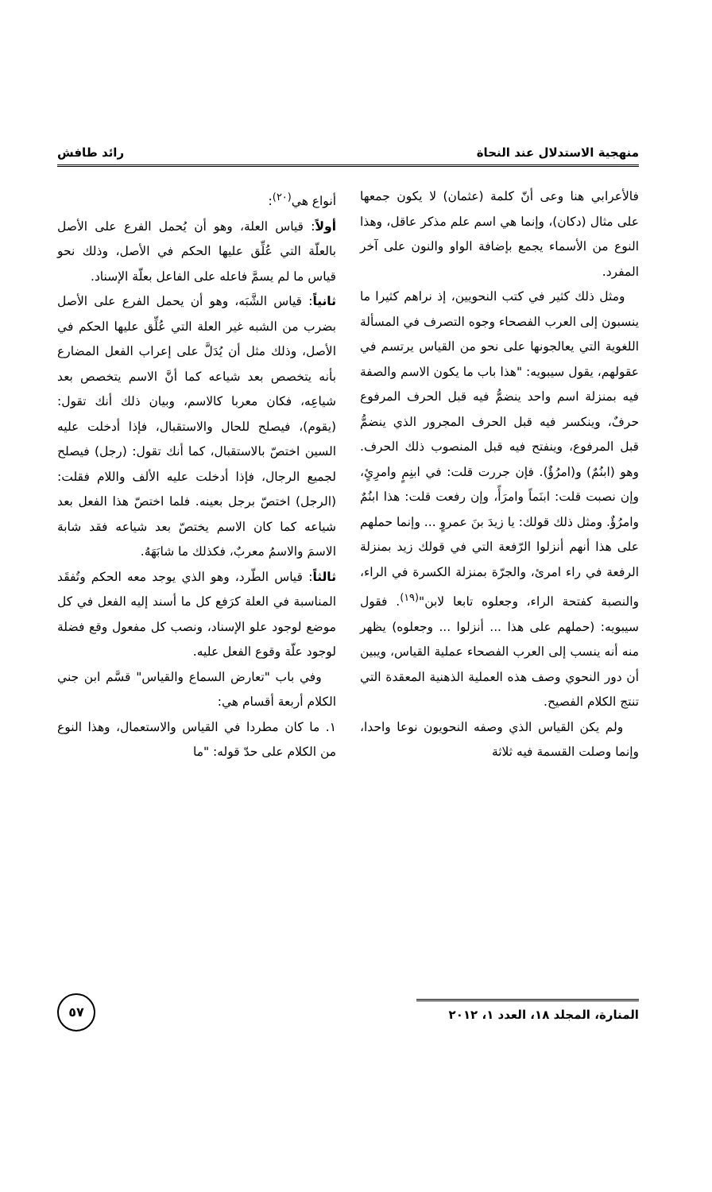منهجية الاستدلال عند النحاة رائد طافش
فالأعرابي هنا وعى أنّ كلمة (عثمان) لا يكون جمعها على مثال (دكان)، وإنما هي اسم علم مذكر عاقل، وهذا النوع من الأسماء يجمع بإضافة الواو والنون على آخر المفرد.
ومثل ذلك كثير في كتب النحويين، إذ نراهم كثيرا ما ينسبون إلى العرب الفصحاء وجوه التصرف في المسألة اللغوية التي يعالجونها على نحو من القياس يرتسم في عقولهم، يقول سيبويه: "هذا باب ما يكون الاسم والصفة فيه بمنزلة اسم واحد ينضمُّ فيه قبل الحرف المرفوع حرفٌ، وينكسر فيه قبل الحرف المجرور الذي ينضمُّ قبل المرفوع، وينفتح فيه قبل المنصوب ذلك الحرف. وهو (ابنُمٌ) و(امرُؤٌ). فإن جررت قلت: في ابنِمٍ وامرِئٍ، وإن نصبت قلت: ابنَماً وامرَأً، وإن رفعت قلت: هذا ابنُمٌ وامرُؤٌ. ومثل ذلك قولك: يا زيدَ بنَ عمروٍ ... وإنما حملهم على هذا أنهم أنزلوا الرّفعة التي في قولك زيد بمنزلة الرفعة في راء امرئ، والجرّة بمنزلة الكسرة في الراء، والنصبة كفتحة الراء، وجعلوه تابعا لابن"<sup>(١٩)</sup>. فقول سيبويه: (حملهم على هذا ... أنزلوا ... وجعلوه) يظهر منه أنه ينسب إلى العرب الفصحاء عملية القياس، ويبين أن دور النحوي وصف هذه العملية الذهنية المعقدة التي تنتج الكلام الفصيح.
ولم يكن القياس الذي وصفه النحويون نوعا واحدا، وإنما وصلت القسمة فيه ثلاثة
أنواع هي<sup>(٢٠)</sup>:
أولاً: قياس العلة، وهو أن يُحمل الفرع على الأصل بالعلّة التي عُلِّق عليها الحكم في الأصل، وذلك نحو قياس ما لم يسمَّ فاعله على الفاعل بعلّة الإسناد.
ثانياً: قياس الشَّبَه، وهو أن يحمل الفرع على الأصل بضرب من الشبه غير العلة التي عُلِّق عليها الحكم في الأصل، وذلك مثل أن يُدَلَّ على إعراب الفعل المضارع بأنه يتخصص بعد شياعه كما أنَّ الاسم يتخصص بعد شياعِه، فكان معربا كالاسم، وبيان ذلك أنك تقول: (يقوم)، فيصلح للحال والاستقبال، فإذا أدخلت عليه السين اختصّ بالاستقبال، كما أنك تقول: (رجل) فيصلح لجميع الرجال، فإذا أدخلت عليه الألف واللام فقلت: (الرجل) اختصّ برجل بعينه. فلما اختصّ هذا الفعل بعد شياعه كما كان الاسم يختصّ بعد شياعه فقد شابهَ الاسمَ والاسمُ معربٌ، فكذلك ما شابَهَهُ.
ثالثاً: قياس الطّرد، وهو الذي يوجد معه الحكم وتُفقَد المناسبة في العلة كرَفع كل ما أسند إليه الفعل في كل موضع لوجود علو الإسناد، ونصب كل مفعول وقع فضلة لوجود علّة وقوع الفعل عليه.
وفي باب "تعارض السماع والقياس" قسَّم ابن جني الكلام أربعة أقسام هي:
١. ما كان مطردا في القياس والاستعمال، وهذا النوع من الكلام على حدّ قوله: "ما
المنارة، المجلد ١٨، العدد ١، ٢٠١٢
٥٧